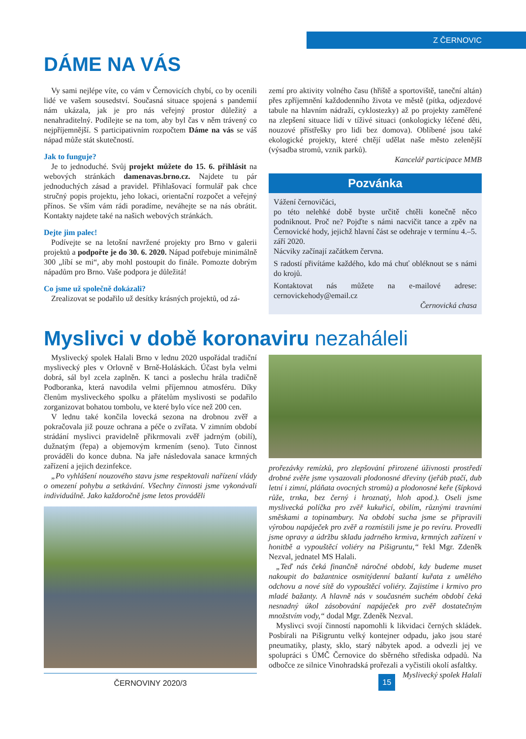Z ČERNOVIC
DÁME NA VÁS
Vy sami nejlépe víte, co vám v Černovicích chybí, co by ocenili lidé ve vašem sousedství. Současná situace spojená s pandemií nám ukázala, jak je pro nás veřejný prostor důležitý a nenahraditelný. Podílejte se na tom, aby byl čas v něm trávený co nejpříjemnější. S participativním rozpočtem Dáme na vás se váš nápad může stát skutečností.
Jak to funguje?
Je to jednoduché. Svůj projekt můžete do 15. 6. přihlásit na webových stránkách damenavas.brno.cz. Najdete tu pár jednoduchých zásad a pravidel. Přihlašovací formulář pak chce stručný popis projektu, jeho lokaci, orientační rozpočet a veřejný přínos. Se vším vám rádi poradíme, neváhejte se na nás obrátit. Kontakty najdete také na našich webových stránkách.
Dejte jim palec!
Podívejte se na letošní navržené projekty pro Brno v galerii projektů a podpořte je do 30. 6. 2020. Nápad potřebuje minimálně 300 „líbí se mi“, aby mohl postoupit do finále. Pomozte dobrým nápadům pro Brno. Vaše podpora je důležitá!
Co jsme už společně dokázali?
Zrealizovat se podařilo už desítky krásných projektů, od zá-
zemí pro aktivity volného času (hřiště a sportoviště, taneční altán) přes zpříjemnění každodenního života ve městě (pítka, odjezdové tabule na hlavním nádraží, cyklostezky) až po projekty zaměřené na zlepšení situace lidí v tíživé situaci (onkologicky léčené děti, nouzové přístřešky pro lidi bez domova). Oblíbené jsou také ekologické projekty, které chtějí udělat naše město zelenější (výsadba stromů, vznik parků).
Kancelář participace MMB
Pozvánka
Vážení černovičáci,
po této nelehké době byste určitě chtěli konečně něco podniknout. Proč ne? Pojďte s námi nacvičit tance a zpěv na Černovické hody, jejichž hlavní část se odehraje v termínu 4.–5. září 2020.
Nácviky začínají začátkem června.
S radostí přivítáme každého, kdo má chuť obléknout se s námi do krojů.
Kontaktovat nás můžete na e-mailové adrese: cernovickehody@email.cz
Černovická chasa
Myslivci v době koronaviru nezaháleli
Myslivecký spolek Halali Brno v lednu 2020 uspořádal tradiční myslivecký ples v Orlovně v Brně-Holáskách. Účast byla velmi dobrá, sál byl zcela zaplněn. K tanci a poslechu hrála tradičně Podboranka, která navodila velmi příjemnou atmosféru. Díky členům mysliveckého spolku a přátelům myslivosti se podařilo zorganizovat bohatou tombolu, ve které bylo více než 200 cen.
V lednu také končila lovecká sezona na drobnou zvěř a pokračovala již pouze ochrana a péče o zvířata. V zimním období strádání myslivci pravidelně přikrmovali zvěř jadrným (obilí), dužnatým (řepa) a objemovým krmením (seno). Tuto činnost prováděli do konce dubna. Na jaře následovala sanace krmných zařízení a jejich dezinfekce.
„Po vyhlášení nouzového stavu jsme respektovali nařízení vlády o omezení pohybu a setkávání. Všechny činnosti jsme vykonávali individuálně. Jako každoročně jsme letos prováděli
ČERNOVINY 2020/3
prořezávky remízků, pro zlepšování přirozené úživnosti prostředí drobné zvěře jsme vysazovali plodonosné dřeviny (jeřáb ptačí, dub letní i zimní, pláňata ovocných stromů) a plodonosné keře (šípková růže, trnka, bez černý i hroznatý, hloh apod.). Oseli jsme myslivecká políčka pro zvěř kukuřicí, obilím, různými travními směskami a topinambury. Na období sucha jsme se připravili výrobou napáječek pro zvěř a rozmístili jsme je po revíru. Provedli jsme opravy a údržbu skladu jadrného krmiva, krmných zařízení v honitbě a vypouštěcí voliéry na Pišigruntu,“ řekl Mgr. Zdeněk Nezval, jednatel MS Halali.
„Teď nás čeká finančně náročné období, kdy budeme muset nakoupit do bažantnice osmitýdenní bažantí kuřata z umělého odchovu a nové sítě do vypouštěcí voliéry. Zajistíme i krmivo pro mladé bažanty. A hlavně nás v současném suchém období čeká nesnadný úkol zásobování napáječek pro zvěř dostatečným množstvím vody,“ dodal Mgr. Zdeněk Nezval.
Myslivci svojí činností napomohli k likvidaci černých skládek. Posbírali na Pišigruntu velký kontejner odpadu, jako jsou staré pneumatiky, plasty, sklo, starý nábytek apod. a odvezli jej ve spolupráci s ÚMČ Černovice do sběrného střediska odpadů. Na odbočce ze silnice Vinohradská prořezali a vyčistili okolí asfaltky. Myslivecký spolek Halali
15